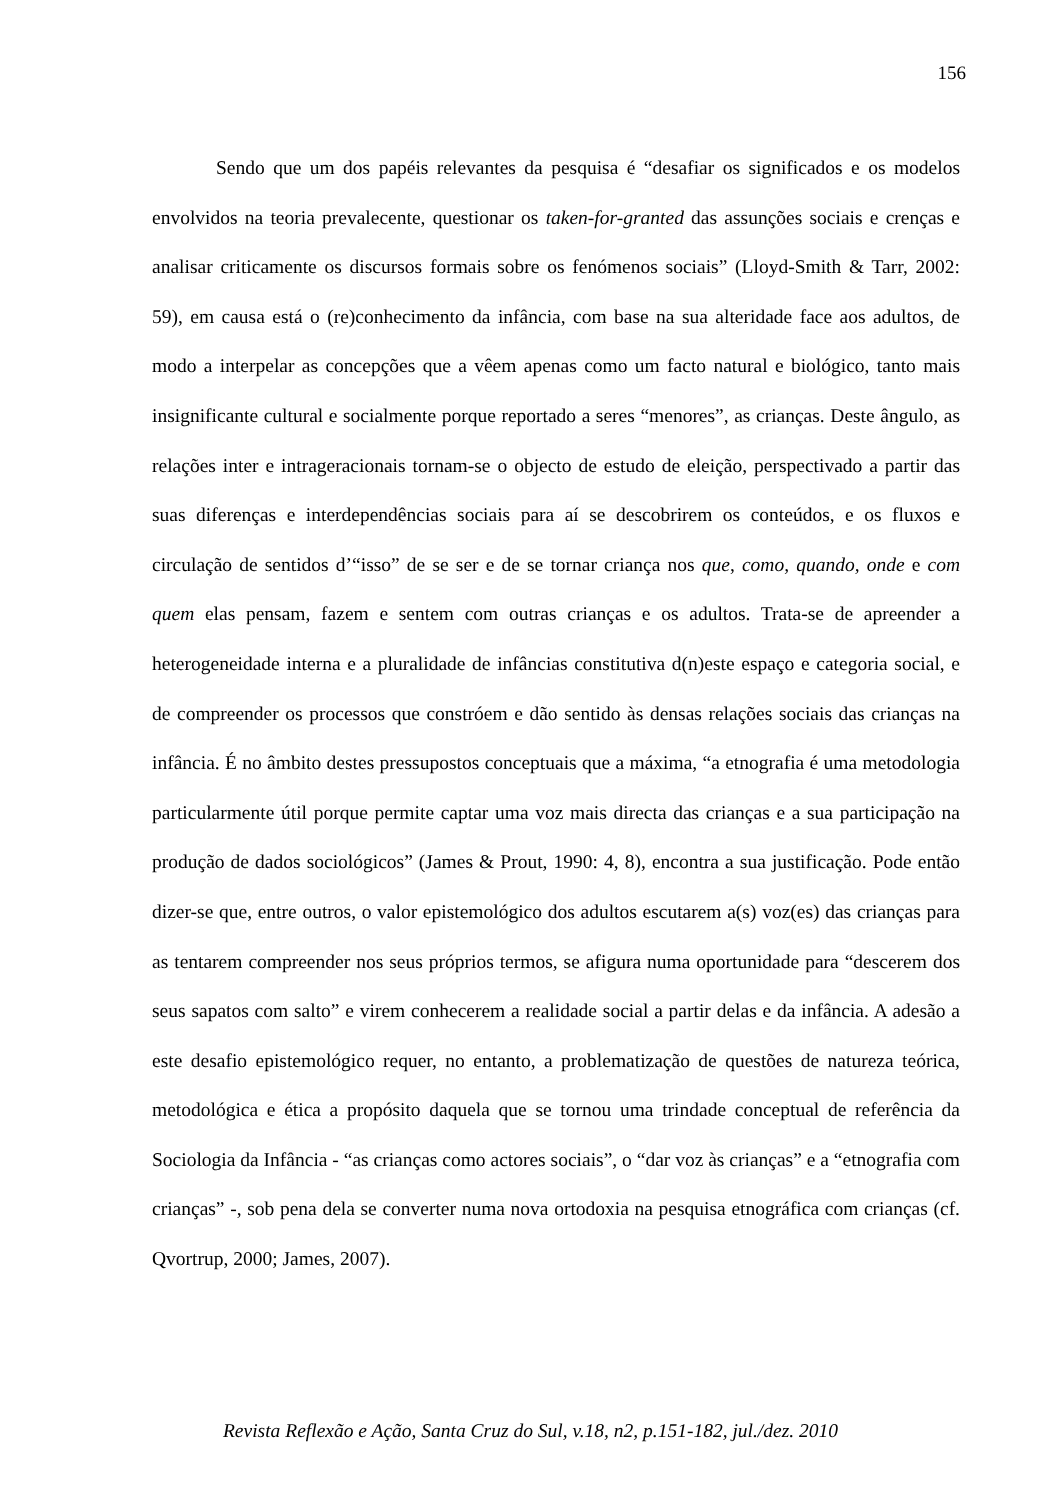156
Sendo que um dos papéis relevantes da pesquisa é “desafiar os significados e os modelos envolvidos na teoria prevalecente, questionar os taken-for-granted das assunções sociais e crenças e analisar criticamente os discursos formais sobre os fenómenos sociais” (Lloyd-Smith & Tarr, 2002: 59), em causa está o (re)conhecimento da infância, com base na sua alteridade face aos adultos, de modo a interpelar as concepções que a vêem apenas como um facto natural e biológico, tanto mais insignificante cultural e socialmente porque reportado a seres “menores”, as crianças. Deste ângulo, as relações inter e intrageracionais tornam-se o objecto de estudo de eleição, perspectivado a partir das suas diferenças e interdependências sociais para aí se descobrirem os conteúdos, e os fluxos e circulação de sentidos d’“isso” de se ser e de se tornar criança nos que, como, quando, onde e com quem elas pensam, fazem e sentem com outras crianças e os adultos. Trata-se de apreender a heterogeneidade interna e a pluralidade de infâncias constitutiva d(n)este espaço e categoria social, e de compreender os processos que constróem e dão sentido às densas relações sociais das crianças na infância. É no âmbito destes pressupostos conceptuais que a máxima, “a etnografia é uma metodologia particularmente útil porque permite captar uma voz mais directa das crianças e a sua participação na produção de dados sociológicos” (James & Prout, 1990: 4, 8), encontra a sua justificação. Pode então dizer-se que, entre outros, o valor epistemológico dos adultos escutarem a(s) voz(es) das crianças para as tentarem compreender nos seus próprios termos, se afigura numa oportunidade para “descerem dos seus sapatos com salto” e virem conhecerem a realidade social a partir delas e da infância. A adesão a este desafio epistemológico requer, no entanto, a problematização de questões de natureza teórica, metodológica e ética a propósito daquela que se tornou uma trindade conceptual de referência da Sociologia da Infância - “as crianças como actores sociais”, o “dar voz às crianças” e a “etnografia com crianças” -, sob pena dela se converter numa nova ortodoxia na pesquisa etnográfica com crianças (cf. Qvortrup, 2000; James, 2007).
Revista Reflexão e Ação, Santa Cruz do Sul, v.18, n2, p.151-182, jul./dez. 2010